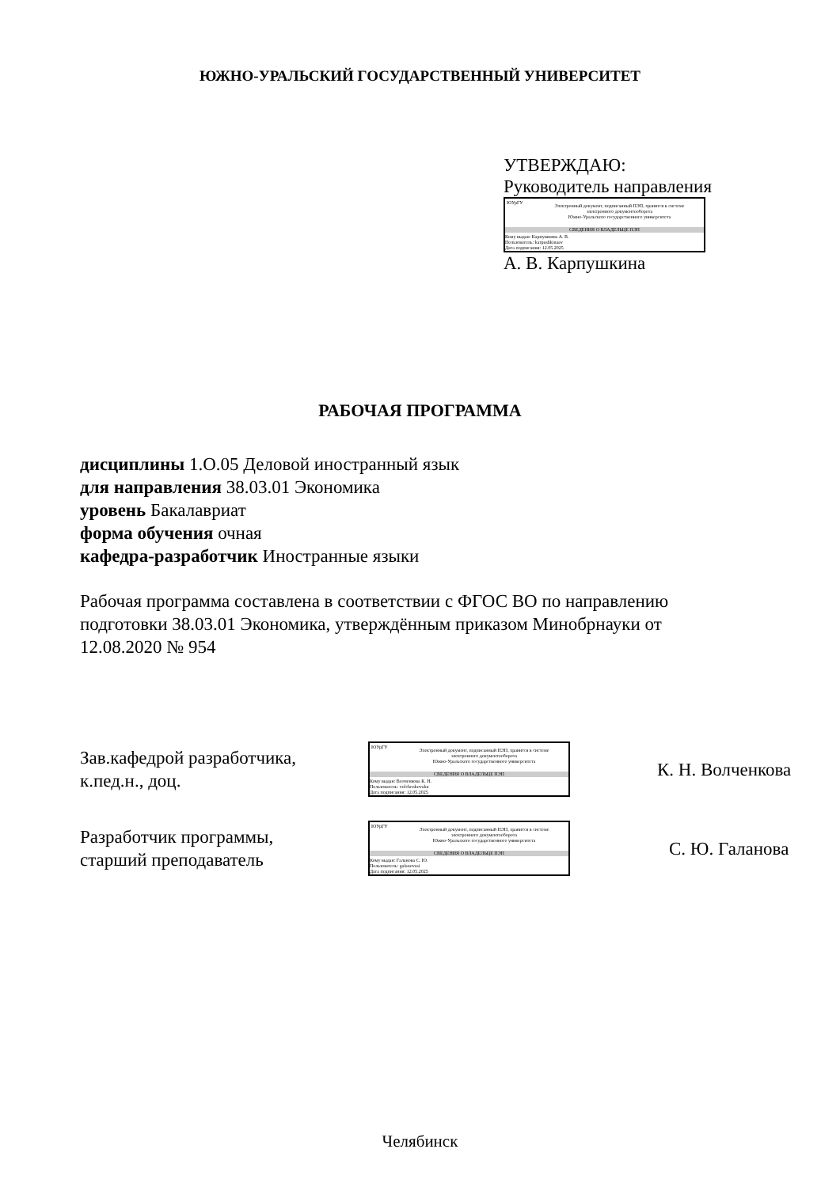ЮЖНО-УРАЛЬСКИЙ ГОСУДАРСТВЕННЫЙ УНИВЕРСИТЕТ
УТВЕРЖДАЮ:
Руководитель направления
ЮУрГУ
Электронный документ, подписанный ПЭП, хранится в системе
электронного документооборота
Южно-Уральского государственного университета
СВЕДЕНИЯ О ВЛАДЕЛЬЦЕ ПЭП
Кому выдан: Карпушкина А. В.
Пользователь: karpushkinaav
Дата подписания: 12.05.2025
А. В. Карпушкина
РАБОЧАЯ ПРОГРАММА
дисциплины 1.О.05 Деловой иностранный язык
для направления 38.03.01 Экономика
уровень Бакалавриат
форма обучения очная
кафедра-разработчик Иностранные языки
Рабочая программа составлена в соответствии с ФГОС ВО по направлению подготовки 38.03.01 Экономика, утверждённым приказом Минобрнауки от 12.08.2020 № 954
Зав.кафедрой разработчика,
к.пед.н., доц.
ЮУрГУ
Электронный документ, подписанный ПЭП, хранится в системе
электронного документооборота
Южно-Уральского государственного университета
СВЕДЕНИЯ О ВЛАДЕЛЬЦЕ ПЭП
Кому выдан: Волченкова К. Н.
Пользователь: volchenkovakn
Дата подписания: 12.05.2025
К. Н. Волченкова
Разработчик программы,
старший преподаватель
ЮУрГУ
Электронный документ, подписанный ПЭП, хранится в системе
электронного документооборота
Южно-Уральского государственного университета
СВЕДЕНИЯ О ВЛАДЕЛЬЦЕ ПЭП
Кому выдан: Галанова С. Ю.
Пользователь: galanovasi
Дата подписания: 12.05.2025
С. Ю. Галанова
Челябинск